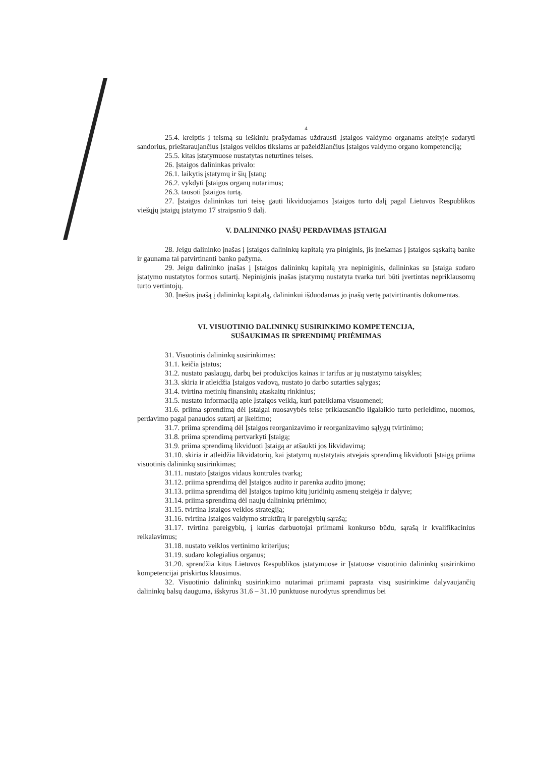4
25.4. kreiptis į teismą su ieškiniu prašydamas uždrausti Įstaigos valdymo organams ateityje sudaryti sandorius, prieštaraujančius Įstaigos veiklos tikslams ar pažeidžiančius Įstaigos valdymo organo kompetenciją;
25.5. kitas įstatymuose nustatytas neturtines teises.
26. Įstaigos dalininkas privalo:
26.1. laikytis įstatymų ir šių Įstatų;
26.2. vykdyti Įstaigos organų nutarimus;
26.3. tausoti Įstaigos turtą.
27. Įstaigos dalininkas turi teisę gauti likviduojamos Įstaigos turto dalį pagal Lietuvos Respublikos viešųjų įstaigų įstatymo 17 straipsnio 9 dalį.
V. DALININKO ĮNAŠŲ PERDAVIMAS ĮSTAIGAI
28. Jeigu dalininko įnašas į Įstaigos dalininkų kapitalą yra piniginis, jis įnešamas į Įstaigos sąskaitą banke ir gaunama tai patvirtinanti banko pažyma.
29. Jeigu dalininko įnašas į Įstaigos dalininkų kapitalą yra nepiniginis, dalininkas su Įstaiga sudaro įstatymo nustatytos formos sutartį. Nepiniginis įnašas įstatymų nustatyta tvarka turi būti įvertintas nepriklausomų turto vertintojų.
30. Įnešus įnašą į dalininkų kapitalą, dalininkui išduodamas jo įnašų vertę patvirtinantis dokumentas.
VI. VISUOTINIO DALININKŲ SUSIRINKIMO KOMPETENCIJA,
SUŠAUKIMAS IR SPRENDIMŲ PRIĖMIMAS
31. Visuotinis dalininkų susirinkimas:
31.1. keičia įstatus;
31.2. nustato paslaugų, darbų bei produkcijos kainas ir tarifus ar jų nustatymo taisykles;
31.3. skiria ir atleidžia Įstaigos vadovą, nustato jo darbo sutarties sąlygas;
31.4. tvirtina metinių finansinių ataskaitų rinkinius;
31.5. nustato informaciją apie Įstaigos veiklą, kuri pateikiama visuomenei;
31.6. priima sprendimą dėl Įstaigai nuosavybės teise priklausančio ilgalaikio turto perleidimo, nuomos, perdavimo pagal panaudos sutartį ar įkeitimo;
31.7. priima sprendimą dėl Įstaigos reorganizavimo ir reorganizavimo sąlygų tvirtinimo;
31.8. priima sprendimą pertvarkyti Įstaigą;
31.9. priima sprendimą likviduoti Įstaigą ar atšaukti jos likvidavimą;
31.10. skiria ir atleidžia likvidatorių, kai įstatymų nustatytais atvejais sprendimą likviduoti Įstaigą priima visuotinis dalininkų susirinkimas;
31.11. nustato Įstaigos vidaus kontrolės tvarką;
31.12. priima sprendimą dėl Įstaigos audito ir parenka audito įmonę;
31.13. priima sprendimą dėl Įstaigos tapimo kitų juridinių asmenų steigėja ir dalyve;
31.14. priima sprendimą dėl naujų dalininkų priėmimo;
31.15. tvirtina Įstaigos veiklos strategiją;
31.16. tvirtina Įstaigos valdymo struktūrą ir pareigybių sąrašą;
31.17. tvirtina pareigybių, į kurias darbuotojai priimami konkurso būdu, sąrašą ir kvalifikacinius reikalavimus;
31.18. nustato veiklos vertinimo kriterijus;
31.19. sudaro kolegialius organus;
31.20. sprendžia kitus Lietuvos Respublikos įstatymuose ir Įstatuose visuotinio dalininkų susirinkimo kompetencijai priskirtus klausimus.
32. Visuotinio dalininkų susirinkimo nutarimai priimami paprasta visų susirinkime dalyvaujančių dalininkų balsų dauguma, išskyrus 31.6 – 31.10 punktuose nurodytus sprendimus bei